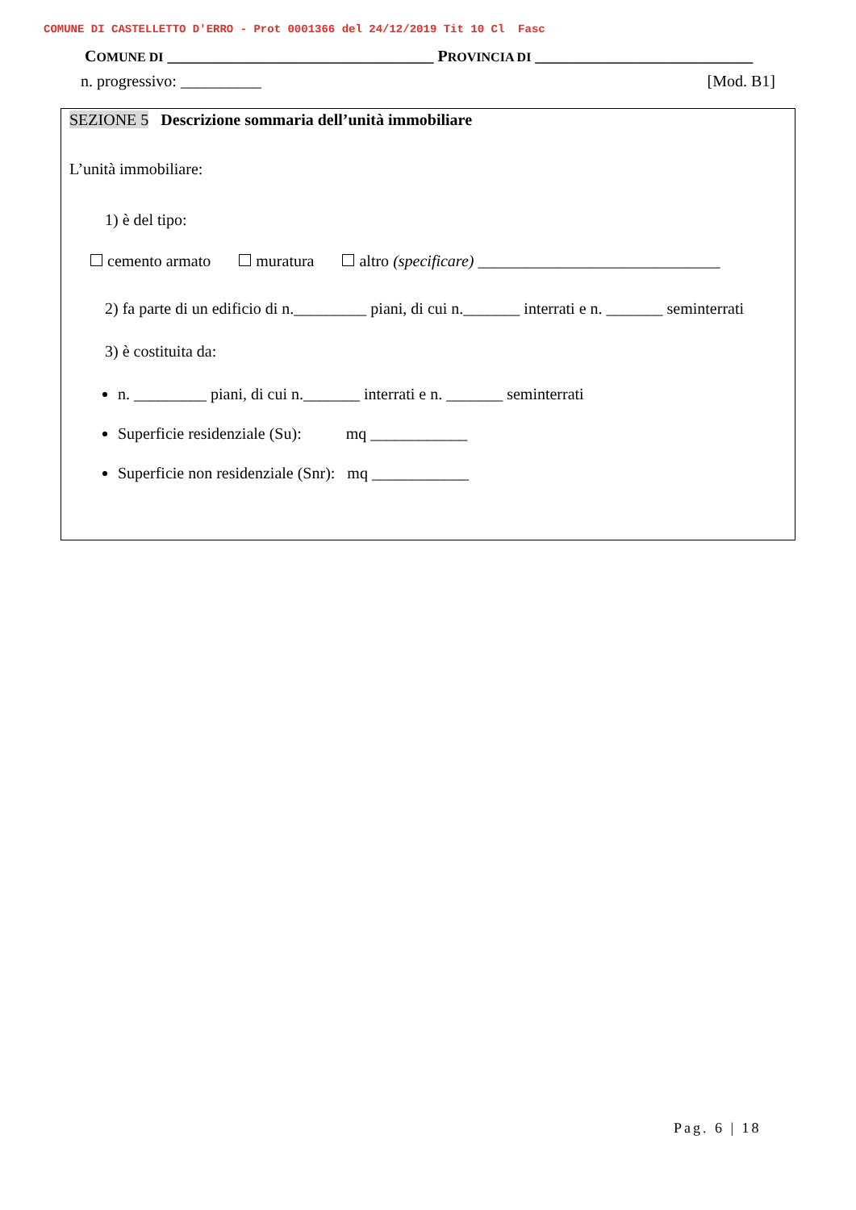COMUNE DI CASTELLETTO D'ERRO - Prot 0001366 del 24/12/2019 Tit 10 Cl Fasc
COMUNE DI _________________________________ PROVINCIA DI ___________________________
n. progressivo: __________ [Mod. B1]
SEZIONE 5 Descrizione sommaria dell’unità immobiliare
L’unità immobiliare:
1) è del tipo:
cemento armato muratura altro (specificare) ______________________________
2) fa parte di un edificio di n._________ piani, di cui n._______ interrati e n. _______ seminterrati
3) è costituita da:
n. _________ piani, di cui n._______ interrati e n. _______ seminterrati
Superficie residenziale (Su): mq ____________
Superficie non residenziale (Snr): mq ____________
Pag. 6 | 18